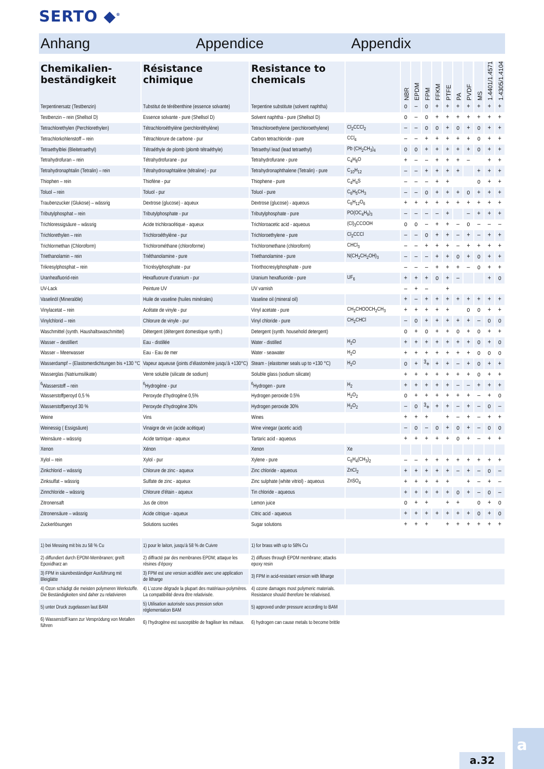SERTO ◆<sup>®</sup>
Anhang Appendice Appendix
| Chemikalien-beständigkeit | Résistance chimique | Resistance to chemicals | | NBR | EPDM | FPM | FFKM | PTFE | PA | PVDF | MS | 1.4401/1.4571 | 1.4305/1.4104 |
| --- | --- | --- | --- | --- | --- | --- | --- | --- | --- | --- | --- | --- | --- |
| Terpentinersatz (Testbenzin) | Tubstitut de térébenthine (essence solvante) | Terpentine substitute (solvent naphtha) | | o | – | o | + | + | + | + | + | + | + |
| Testbenzin – rein (Shellsol D) | Essence solvante - pure (Shellsol D) | Solvent naphtha - pure (Shellsol D) | | o | – | o | + | + | + | + | + | + | + |
| Tetrachlorethylen (Perchlorethylen) | Tétrachloroéthylène (perchloréthylène) | Tetrachloroethylene (perchloroethylene) | Cl<sub>2</sub>CCCl<sub>2</sub> | – | – | o | o | + | o | + | o | + | + |
| Tetrachlorkohlenstoff – rein | Tétrachlorure de carbone - pur | Carbon tetrachloride - pure | CCl<sub>4</sub> | – | – | + | + | + | + | + | o | + | + |
| Tetraethylblei (Bleitetraethyl) | Tétraéthyle de plomb (plomb tétraéthyle) | Tetraethyl lead (lead tetraethyl) | Pb (CH<sub>2</sub>CH<sub>3</sub>)<sub>4</sub> | o | o | + | + | + | + | + | o | + | + |
| Tetrahydrofuran – rein | Tétrahydrofurane - pur | Tetrahydrofurane - pure | C<sub>4</sub>H<sub>8</sub>O | + | – | – | + | + | + | – | | + | + |
| Tetrahydronaphtalin (Tetralin) – rein | Tétrahydronaphtalène (tétraline) - pur | Tetrahydronaphthalene (Tetralin) - pure | C<sub>10</sub>H<sub>12</sub> | – | – | + | + | + | + | | + | + | + |
| Thiophen – rein | Thiofène - pur | Thiophene - pure | C<sub>4</sub>H<sub>4</sub>S | – | – | – | + | + | | | o | + | + |
| Toluol – rein | Toluol - pur | Toluol - pure | C<sub>6</sub>H<sub>5</sub>CH<sub>3</sub> | – | – | o | + | + | + | o | + | + | + |
| Traubenzucker (Glukose) – wässrig | Dextrose (glucose) - aqueux | Dextrose (glucose) - aqueous | C<sub>6</sub>H<sub>12</sub>O<sub>6</sub> | + | + | + | + | + | + | + | + | + | + |
| Tributylphosphat – rein | Tributylphosphate - pur | Tributylphosphate - pure | PO(OC<sub>4</sub>H<sub>9</sub>)<sub>3</sub> | – | – | – | – | + | | – | + | + | + |
| Trichloressigsäure – wässrig | Acide trichloracétique - aqueux | Trichloroacetic acid - aqueous | (Cl)<sub>3</sub>CCOOH | o | o | – | + | + | – | o | – | – | – |
| Trichlorethylen – rein | Trichloroéthylène - pur | Trichloroethylene - pure | Cl<sub>2</sub>CCCl | – | – | o | + | + | – | + | – | + | + |
| Trichlormethan (Chloroform) | Trichlorométhane (chloroforme) | Trichloromethane (chloroform) | CHCl<sub>3</sub> | – | – | + | + | + | – | + | + | + | + |
| Triethanolamin – rein | Triéthanolamine - pure | Triethanolamine - pure | N(CH<sub>2</sub>CH<sub>2</sub>OH)<sub>3</sub> | – | – | – | + | + | o | + | o | + | + |
| Trikresylphosphat – rein | Tricrésylphosphate - pur | Triorthocresylphosphate - pure | | – | – | – | + | + | + | – | o | + | + |
| Uranheafluorid-rein | Hexafluorure d’uranium - pur | Uranium hexafluoride - pure | UF<sub>6</sub> | + | + | + | o | + | – | | | + | o |
| UV-Lack | Peinture UV | UV varnish | | – | + | – | | + | | | | | |
| Vaselinöl (Mineralöle) | Huile de vaseline (huiles minérales) | Vaseline oil (mineral oil) | | + | – | + | + | + | + | + | + | + | + |
| Vinylacetat – rein | Acétate de vinyle - pur | Vinyl acetate - pure | CH<sub>2</sub>CHOOCH<sub>2</sub>CH<sub>3</sub> | + | + | + | + | + | | o | o | + | + |
| Vinylchlorid – rein | Chlorure de vinyle - pur | Vinyl chloride - pure | CH<sub>2</sub>CHCl | – | o | + | + | + | + | + | – | o | o |
| Waschmittel (synth. Haushaltswaschmittel) | Détergent (détergent domestique synth.) | Detergent (synth. household detergent) | | o | + | o | + | + | o | + | o | + | + |
| Wasser – destilliert | Eau - distillée | Water - distilled | H<sub>2</sub>O | + | + | + | + | + | + | + | o | + | o |
| Wasser – Meerwasser | Eau - Eau de mer | Water - seawater | H<sub>2</sub>O | + | + | + | + | + | + | + | o | o | o |
| Wasserdampf – (Elastomerdichtungen bis +130 °C) | Vapeur aqueuse (joints d’élastomère jusqu’à +130°C) | Steam - (elastomer seals up to +130 °C) | H<sub>2</sub>O | o | + | <sup>3</sup>+ | + | + | – | + | o | + | + |
| Wasserglas (Natriumsilikate) | Verre soluble (silicate de sodium) | Soluble glass (sodium silicate) | | + | + | + | + | + | + | + | o | + | + |
| <sup>6</sup> Wasserstoff – rein | <sup>6</sup> Hydrogène - pur | <sup>6</sup> Hydrogen - pure | H<sub>2</sub> | + | + | + | + | + | – | – | + | + | + |
| Wasserstoffperoyd 0,5 % | Peroxyde d’hydrogène 0,5% | Hydrogen peroxide 0.5% | H<sub>2</sub>O<sub>2</sub> | o | + | + | + | + | + | + | – | + | o |
| Wasserstoffperoyd 30 % | Peroxyde d’hydrogène 30% | Hydrogen peroxide 30% | H<sub>2</sub>O<sub>2</sub> | – | o | <sup>3</sup>+ | + | + | – | + | – | o | – |
| Weine | Vins | Wines | | + | + | + | | + | – | + | – | + | + |
| Weinessig ( Essigsäure) | Vinaigre de vin (acide acétique) | Wine vinegar (acetic acid) | | – | o | – | o | + | o | + | – | o | o |
| Weinsäure – wässrig | Acide tartrique - aqueux | Tartaric acid - aqueous | | + | + | + | + | + | o | + | – | + | + |
| Xenon | Xénon | Xenon | Xe | | | | | | | | | | |
| Xylol – rein | Xylol - pur | Xylene - pure | C<sub>6</sub>H<sub>4</sub>(CH<sub>3</sub>)<sub>2</sub> | – | – | + | + | + | + | + | + | + | + |
| Zinkchlorid – wässrig | Chlorure de zinc - aqueux | Zinc chloride - aqueous | ZnCl<sub>2</sub> | + | + | + | + | + | – | + | – | o | – |
| Zinksulfat – wässrig | Sulfate de zinc - aqueux | Zinc sulphate (white vitriol) - aqueous | ZnSO<sub>4</sub> | + | + | + | + | + | | + | – | + | – |
| Zinnchloride – wässrig | Chlorure d’étain - aqueux | Tin chloride - aqueous | | + | + | + | + | + | o | + | – | o | – |
| Zitronensaft | Jus de citron | Lemon juice | | o | + | + | | + | + | | o | + | o |
| Zitronensäure – wässrig | Acide citrique - aqueux | Citric acid - aqueous | | + | + | + | + | + | + | + | o | + | o |
| Zuckerlösungen | Solutions sucrées | Sugar solutions | | + | + | + | | + | + | + | + | + | + |
| 1) bei Messing mit bis zu 58 % Cu | 1) pour le laiton, jusqu’à 58 % de Cuivre | 1) for brass with up to 58% Cu | |
| 2) diffundiert durch EPDM-Membranen; greift Epoxidharz an | 2) diffracté par des membranes EPDM; attaque les résines d’époxy | 2) diffuses through EPDM membrane; attacks epoxy resin | |
| 3) FPM in säurebeständiger Ausführung mit Bleiglätte | 3) FPM est une version acidifiée avec une application de litharge | 3) FPM in acid-resistant version with litharge | |
| 4) Ozon schädigt die meisten polymeren Werkstoffe. Die Beständigkeiten sind daher zu relativieren | 4) L’ozone dégrade la plupart des matériaux-polymères. La compatibilité devra être relativisée. | 4) ozone damages most polymeric materials. Resistance should therefore be relativised. | |
| 5) unter Druck zugelassen laut BAM | 5) Utilisation autorisée sous pression selon réglementation BAM | 5) approved under pressure according to BAM | |
| 6) Wasserstoff kann zur Versprödung von Metallen führen | 6) l’hydrogène est susceptible de fragiliser les métaux. | 6) hydrogen can cause metals to become brittle | |
a.32
a